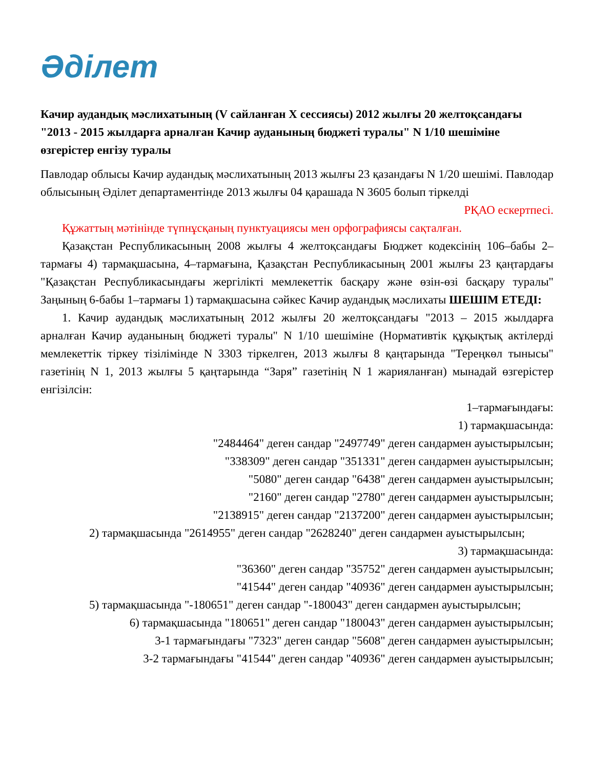Әділет
Качир аудандық мәслихатының (V сайланған X сессиясы) 2012 жылғы 20 желтоқсандағы "2013 - 2015 жылдарға арналған Качир ауданының бюджеті туралы" N 1/10 шешіміне өзгерістер енгізу туралы
Павлодар облысы Качир аудандық мәслихатының 2013 жылғы 23 қазандағы N 1/20 шешімі. Павлодар облысының Әділет департаментінде 2013 жылғы 04 қарашада N 3605 болып тіркелді
РҚАО ескертпесі.
Құжаттың мәтінінде түпнұсқаның пунктуациясы мен орфографиясы сақталған.
Қазақстан Республикасының 2008 жылғы 4 желтоқсандағы Бюджет кодексінің 106–бабы 2–тармағы 4) тармақшасына, 4–тармағына, Қазақстан Республикасының 2001 жылғы 23 қаңтардағы "Қазақстан Республикасындағы жергілікті мемлекеттік басқару және өзін-өзі басқару туралы" Заңының 6-бабы 1–тармағы 1) тармақшасына сәйкес Качир аудандық мәслихаты ШЕШІМ ЕТЕДІ:
1. Качир аудандық мәслихатының 2012 жылғы 20 желтоқсандағы "2013 – 2015 жылдарға арналған Качир ауданының бюджеті туралы" N 1/10 шешіміне (Нормативтік құқықтық актілерді мемлекеттік тіркеу тізілімінде N 3303 тіркелген, 2013 жылғы 8 қаңтарында "Тереңкөл тынысы" газетінің N 1, 2013 жылғы 5 қаңтарында “Заря” газетінің N 1 жарияланған) мынадай өзгерістер енгізілсін:
1–тармағындағы:
1) тармақшасында:
"2484464" деген сандар "2497749" деген сандармен ауыстырылсын;
"338309" деген сандар "351331" деген сандармен ауыстырылсын;
"5080" деген сандар "6438" деген сандармен ауыстырылсын;
"2160" деген сандар "2780" деген сандармен ауыстырылсын;
"2138915" деген сандар "2137200" деген сандармен ауыстырылсын;
2) тармақшасында "2614955" деген сандар "2628240" деген сандармен ауыстырылсын;
3) тармақшасында:
"36360" деген сандар "35752" деген сандармен ауыстырылсын;
"41544" деген сандар "40936" деген сандармен ауыстырылсын;
5) тармақшасында "-180651" деген сандар "-180043" деген сандармен ауыстырылсын;
6) тармақшасында "180651" деген сандар "180043" деген сандармен ауыстырылсын;
3-1 тармағындағы "7323" деген сандар "5608" деген сандармен ауыстырылсын;
3-2 тармағындағы "41544" деген сандар "40936" деген сандармен ауыстырылсын;